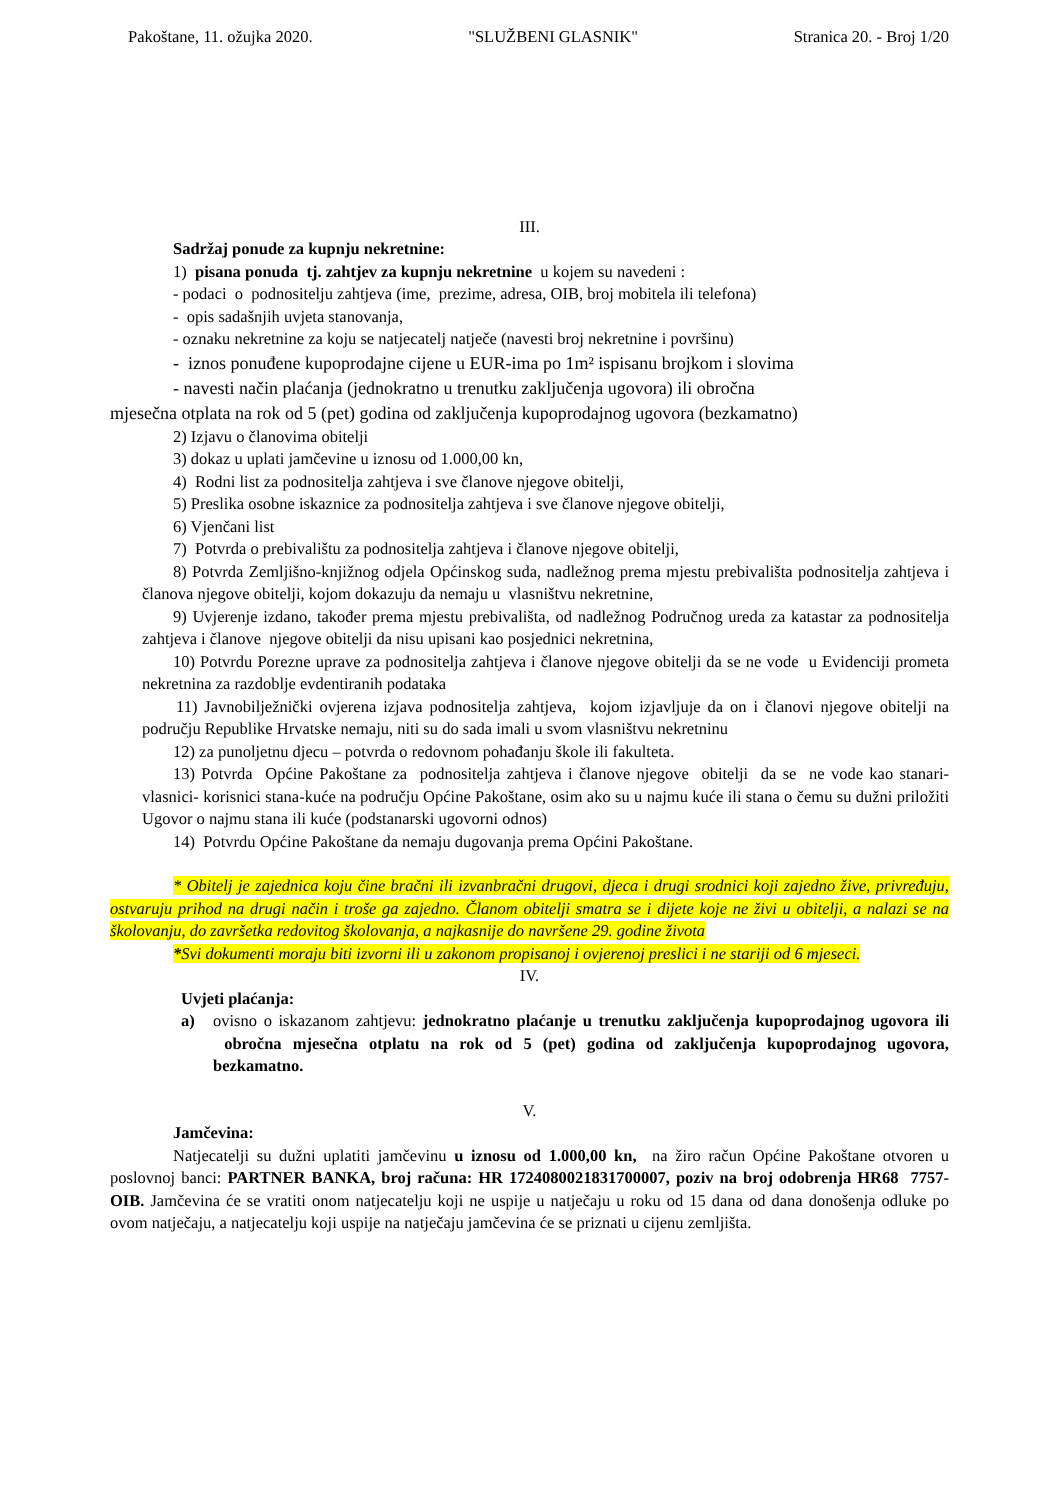Pakoštane, 11. ožujka 2020. "SLUŽBENI GLASNIK" Stranica 20. - Broj 1/20
III.
Sadržaj ponude za kupnju nekretnine:
1) pisana ponuda tj. zahtjev za kupnju nekretnine u kojem su navedeni :
- podaci o podnositelju zahtjeva (ime, prezime, adresa, OIB, broj mobitela ili telefona)
- opis sadašnjih uvjeta stanovanja,
- oznaku nekretnine za koju se natjecatelj natječe (navesti broj nekretnine i površinu)
- iznos ponuđene kupoprodajne cijene u EUR-ima po 1m² ispisanu brojkom i slovima
- navesti način plaćanja (jednokratno u trenutku zaključenja ugovora) ili obročna
mjesečna otplata na rok od 5 (pet) godina od zaključenja kupoprodajnog ugovora (bezkamatno)
2) Izjavu o članovima obitelji
3) dokaz u uplati jamčevine u iznosu od 1.000,00 kn,
4) Rodni list za podnositelja zahtjeva i sve članove njegove obitelji,
5) Preslika osobne iskaznice za podnositelja zahtjeva i sve članove njegove obitelji,
6) Vjenčani list
7) Potvrda o prebivalištu za podnositelja zahtjeva i članove njegove obitelji,
8) Potvrda Zemljišno-knjižnog odjela Općinskog suda, nadležnog prema mjestu prebivališta podnositelja zahtjeva i članova njegove obitelji, kojom dokazuju da nemaju u vlasništvu nekretnine,
9) Uvjerenje izdano, također prema mjestu prebivališta, od nadležnog Područnog ureda za katastar za podnositelja zahtjeva i članove njegove obitelji da nisu upisani kao posjednici nekretnina,
10) Potvrdu Porezne uprave za podnositelja zahtjeva i članove njegove obitelji da se ne vode u Evidenciji prometa nekretnina za razdoblje evdentiranih podataka
11) Javnobilježnički ovjerena izjava podnositelja zahtjeva, kojom izjavljuje da on i članovi njegove obitelji na području Republike Hrvatske nemaju, niti su do sada imali u svom vlasništvu nekretninu
12) za punoljetnu djecu – potvrda o redovnom pohađanju škole ili fakulteta.
13) Potvrda Općine Pakoštane za podnositelja zahtjeva i članove njegove obitelji da se ne vode kao stanari-vlasnici- korisnici stana-kuće na području Općine Pakoštane, osim ako su u najmu kuće ili stana o čemu su dužni priložiti Ugovor o najmu stana ili kuće (podstanarski ugovorni odnos)
14) Potvrdu Općine Pakoštane da nemaju dugovanja prema Općini Pakoštane.
* Obitelj je zajednica koju čine bračni ili izvanbračni drugovi, djeca i drugi srodnici koji zajedno žive, privređuju, ostvaruju prihod na drugi način i troše ga zajedno. Članom obitelji smatra se i dijete koje ne živi u obitelji, a nalazi se na školovanju, do završetka redovitog školovanja, a najkasnije do navršene 29. godine života
*Svi dokumenti moraju biti izvorni ili u zakonom propisanoj i ovjerenoj preslici i ne stariji od 6 mjeseci.
IV.
Uvjeti plaćanja:
a) ovisno o iskazanom zahtjevu: jednokratno plaćanje u trenutku zaključenja kupoprodajnog ugovora ili obročna mjesečna otplatu na rok od 5 (pet) godina od zaključenja kupoprodajnog ugovora, bezkamatno.
V.
Jamčevina:
Natjecatelji su dužni uplatiti jamčevinu u iznosu od 1.000,00 kn, na žiro račun Općine Pakoštane otvoren u poslovnoj banci: PARTNER BANKA, broj računa: HR 1724080021831700007, poziv na broj odobrenja HR68 7757-OIB. Jamčevina će se vratiti onom natjecatelju koji ne uspije u natječaju u roku od 15 dana od dana donošenja odluke po ovom natječaju, a natjecatelju koji uspije na natječaju jamčevina će se priznati u cijenu zemljišta.